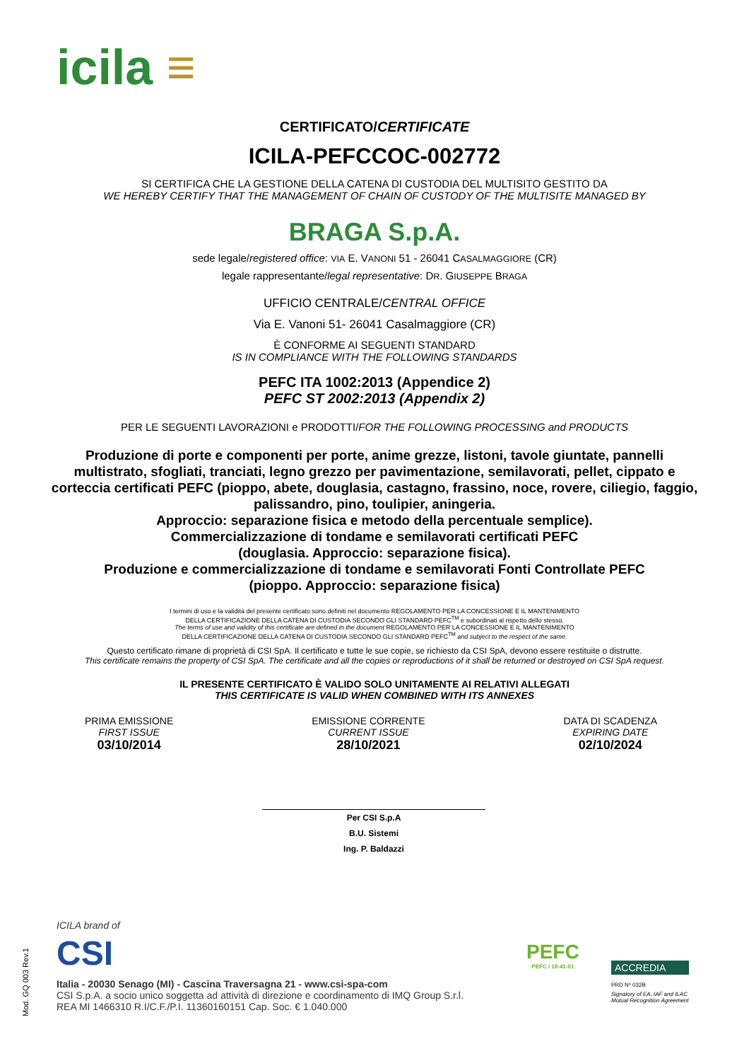icila ≡
CERTIFICATO/CERTIFICATE
ICILA-PEFCCOC-002772
SI CERTIFICA CHE LA GESTIONE DELLA CATENA DI CUSTODIA DEL MULTISITO GESTITO DA
WE HEREBY CERTIFY THAT THE MANAGEMENT OF CHAIN OF CUSTODY OF THE MULTISITE MANAGED BY
BRAGA S.p.A.
sede legale/registered office: VIA E. VANONI 51 - 26041 CASALMAGGIORE (CR)
legale rappresentante/legal representative: DR. GIUSEPPE BRAGA
UFFICIO CENTRALE/CENTRAL OFFICE
Via E. Vanoni 51- 26041 Casalmaggiore (CR)
È CONFORME AI SEGUENTI STANDARD
IS IN COMPLIANCE WITH THE FOLLOWING STANDARDS
PEFC ITA 1002:2013 (Appendice 2)
PEFC ST 2002:2013 (Appendix 2)
PER LE SEGUENTI LAVORAZIONI e PRODOTTI/FOR THE FOLLOWING PROCESSING and PRODUCTS
Produzione di porte e componenti per porte, anime grezze, listoni, tavole giuntate, pannelli multistrato, sfogliati, tranciati, legno grezzo per pavimentazione, semilavorati, pellet, cippato e corteccia certificati PEFC (pioppo, abete, douglasia, castagno, frassino, noce, rovere, ciliegio, faggio, palissandro, pino, toulipier, aningeria.
Approccio: separazione fisica e metodo della percentuale semplice).
Commercializzazione di tondame e semilavorati certificati PEFC
(douglasia. Approccio: separazione fisica).
Produzione e commercializzazione di tondame e semilavorati Fonti Controllate PEFC
(pioppo. Approccio: separazione fisica)
I termini di uso e la validità del presente certificato sono definiti nel documento REGOLAMENTO PER LA CONCESSIONE E IL MANTENIMENTO
DELLA CERTIFICAZIONE DELLA CATENA DI CUSTODIA SECONDO GLI STANDARD PEFC<sup>TM</sup> e subordinati al rispetto dello stesso.
The terms of use and validity of this certificate are defined in the document REGOLAMENTO PER LA CONCESSIONE E IL MANTENIMENTO
DELLA CERTIFICAZIONE DELLA CATENA DI CUSTODIA SECONDO GLI STANDARD PEFC<sup>TM</sup> and subject to the respect of the same.
Questo certificato rimane di proprietà di CSI SpA. Il certificato e tutte le sue copie, se richiesto da CSI SpA, devono essere restituite o distrutte.
This certificate remains the property of CSI SpA. The certificate and all the copies or reproductions of it shall be returned or destroyed on CSI SpA request.
IL PRESENTE CERTIFICATO È VALIDO SOLO UNITAMENTE AI RELATIVI ALLEGATI
THIS CERTIFICATE IS VALID WHEN COMBINED WITH ITS ANNEXES
PRIMA EMISSIONE
FIRST ISSUE
03/10/2014
EMISSIONE CORRENTE
CURRENT ISSUE
28/10/2021
DATA DI SCADENZA
EXPIRING DATE
02/10/2024
Per CSI S.p.A
B.U. Sistemi
Ing. P. Baldazzi
ICILA brand of
CSI
Italia - 20030 Senago (MI) - Cascina Traversagna 21 - www.csi-spa-com
CSI S.p.A. a socio unico soggetta ad attività di direzione e coordinamento di IMQ Group S.r.l.
REA MI 1466310 R.I/C.F./P.I. 11360160151 Cap. Soc. € 1.040.000
PEFC
PEFC / 18-41-01
ACCREDIA
PRD Nº 032B
Signatory of EA, IAF and ILAC
Mutual Recognition Agreement
Mod. GQ 003 Rev.1